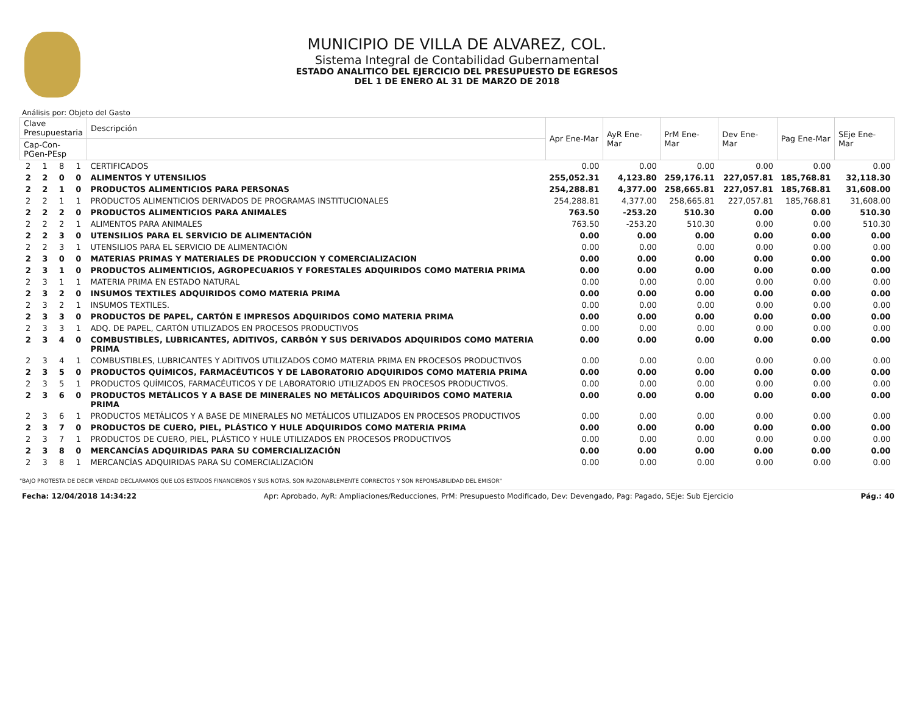MUNICIPIO DE VILLA DE ALVAREZ, COL.
Sistema Integral de Contabilidad Gubernamental
ESTADO ANALITICO DEL EJERCICIO DEL PRESUPUESTO DE EGRESOS
DEL 1 DE ENERO AL 31 DE MARZO DE 2018
Análisis por: Objeto del Gasto
| Clave Presupuestaria | | | | Descripción | Apr Ene-Mar | AyR Ene-Mar | PrM Ene-Mar | Dev Ene-Mar | Pag Ene-Mar | SEje Ene-Mar |
| --- | --- | --- | --- | --- | --- | --- | --- | --- | --- | --- |
| Cap-Con-PGen-PEsp | | | | | | | | | | |
| 2 | 1 | 8 | 1 | CERTIFICADOS | 0.00 | 0.00 | 0.00 | 0.00 | 0.00 | 0.00 |
| 2 | 2 | 0 | 0 | ALIMENTOS Y UTENSILIOS | 255,052.31 | 4,123.80 | 259,176.11 | 227,057.81 | 185,768.81 | 32,118.30 |
| 2 | 2 | 1 | 0 | PRODUCTOS ALIMENTICIOS PARA PERSONAS | 254,288.81 | 4,377.00 | 258,665.81 | 227,057.81 | 185,768.81 | 31,608.00 |
| 2 | 2 | 1 | 1 | PRODUCTOS ALIMENTICIOS DERIVADOS DE PROGRAMAS INSTITUCIONALES | 254,288.81 | 4,377.00 | 258,665.81 | 227,057.81 | 185,768.81 | 31,608.00 |
| 2 | 2 | 2 | 0 | PRODUCTOS ALIMENTICIOS PARA ANIMALES | 763.50 | -253.20 | 510.30 | 0.00 | 0.00 | 510.30 |
| 2 | 2 | 2 | 1 | ALIMENTOS PARA ANIMALES | 763.50 | -253.20 | 510.30 | 0.00 | 0.00 | 510.30 |
| 2 | 2 | 3 | 0 | UTENSILIOS PARA EL SERVICIO DE ALIMENTACIÓN | 0.00 | 0.00 | 0.00 | 0.00 | 0.00 | 0.00 |
| 2 | 2 | 3 | 1 | UTENSILIOS PARA EL SERVICIO DE ALIMENTACIÓN | 0.00 | 0.00 | 0.00 | 0.00 | 0.00 | 0.00 |
| 2 | 3 | 0 | 0 | MATERIAS PRIMAS Y MATERIALES DE PRODUCCION Y COMERCIALIZACION | 0.00 | 0.00 | 0.00 | 0.00 | 0.00 | 0.00 |
| 2 | 3 | 1 | 0 | PRODUCTOS ALIMENTICIOS, AGROPECUARIOS Y FORESTALES ADQUIRIDOS COMO MATERIA PRIMA | 0.00 | 0.00 | 0.00 | 0.00 | 0.00 | 0.00 |
| 2 | 3 | 1 | 1 | MATERIA PRIMA EN ESTADO NATURAL | 0.00 | 0.00 | 0.00 | 0.00 | 0.00 | 0.00 |
| 2 | 3 | 2 | 0 | INSUMOS TEXTILES ADQUIRIDOS COMO MATERIA PRIMA | 0.00 | 0.00 | 0.00 | 0.00 | 0.00 | 0.00 |
| 2 | 3 | 2 | 1 | INSUMOS TEXTILES. | 0.00 | 0.00 | 0.00 | 0.00 | 0.00 | 0.00 |
| 2 | 3 | 3 | 0 | PRODUCTOS DE PAPEL, CARTÓN E IMPRESOS ADQUIRIDOS COMO MATERIA PRIMA | 0.00 | 0.00 | 0.00 | 0.00 | 0.00 | 0.00 |
| 2 | 3 | 3 | 1 | ADQ. DE PAPEL, CARTÓN UTILIZADOS EN PROCESOS PRODUCTIVOS | 0.00 | 0.00 | 0.00 | 0.00 | 0.00 | 0.00 |
| 2 | 3 | 4 | 0 | COMBUSTIBLES, LUBRICANTES, ADITIVOS, CARBÓN Y SUS DERIVADOS ADQUIRIDOS COMO MATERIA PRIMA | 0.00 | 0.00 | 0.00 | 0.00 | 0.00 | 0.00 |
| 2 | 3 | 4 | 1 | COMBUSTIBLES, LUBRICANTES Y ADITIVOS UTILIZADOS COMO MATERIA PRIMA EN PROCESOS PRODUCTIVOS | 0.00 | 0.00 | 0.00 | 0.00 | 0.00 | 0.00 |
| 2 | 3 | 5 | 0 | PRODUCTOS QUÍMICOS, FARMACÉUTICOS Y DE LABORATORIO ADQUIRIDOS COMO MATERIA PRIMA | 0.00 | 0.00 | 0.00 | 0.00 | 0.00 | 0.00 |
| 2 | 3 | 5 | 1 | PRODUCTOS QUÍMICOS, FARMACÉUTICOS Y DE LABORATORIO UTILIZADOS EN PROCESOS PRODUCTIVOS. | 0.00 | 0.00 | 0.00 | 0.00 | 0.00 | 0.00 |
| 2 | 3 | 6 | 0 | PRODUCTOS METÁLICOS Y A BASE DE MINERALES NO METÁLICOS ADQUIRIDOS COMO MATERIA PRIMA | 0.00 | 0.00 | 0.00 | 0.00 | 0.00 | 0.00 |
| 2 | 3 | 6 | 1 | PRODUCTOS METÁLICOS Y A BASE DE MINERALES NO METÁLICOS UTILIZADOS EN PROCESOS PRODUCTIVOS | 0.00 | 0.00 | 0.00 | 0.00 | 0.00 | 0.00 |
| 2 | 3 | 7 | 0 | PRODUCTOS DE CUERO, PIEL, PLÁSTICO Y HULE ADQUIRIDOS COMO MATERIA PRIMA | 0.00 | 0.00 | 0.00 | 0.00 | 0.00 | 0.00 |
| 2 | 3 | 7 | 1 | PRODUCTOS DE CUERO, PIEL, PLÁSTICO Y HULE UTILIZADOS EN PROCESOS PRODUCTIVOS | 0.00 | 0.00 | 0.00 | 0.00 | 0.00 | 0.00 |
| 2 | 3 | 8 | 0 | MERCANCÍAS ADQUIRIDAS PARA SU COMERCIALIZACIÓN | 0.00 | 0.00 | 0.00 | 0.00 | 0.00 | 0.00 |
| 2 | 3 | 8 | 1 | MERCANCÍAS ADQUIRIDAS PARA SU COMERCIALIZACIÓN | 0.00 | 0.00 | 0.00 | 0.00 | 0.00 | 0.00 |
"BAJO PROTESTA DE DECIR VERDAD DECLARAMOS QUE LOS ESTADOS FINANCIEROS Y SUS NOTAS, SON RAZONABLEMENTE CORRECTOS Y SON REPONSABILIDAD DEL EMISOR"
Fecha: 12/04/2018 14:34:22 Apr: Aprobado, AyR: Ampliaciones/Reducciones, PrM: Presupuesto Modificado, Dev: Devengado, Pag: Pagado, SEje: Sub Ejercicio Pág.: 40